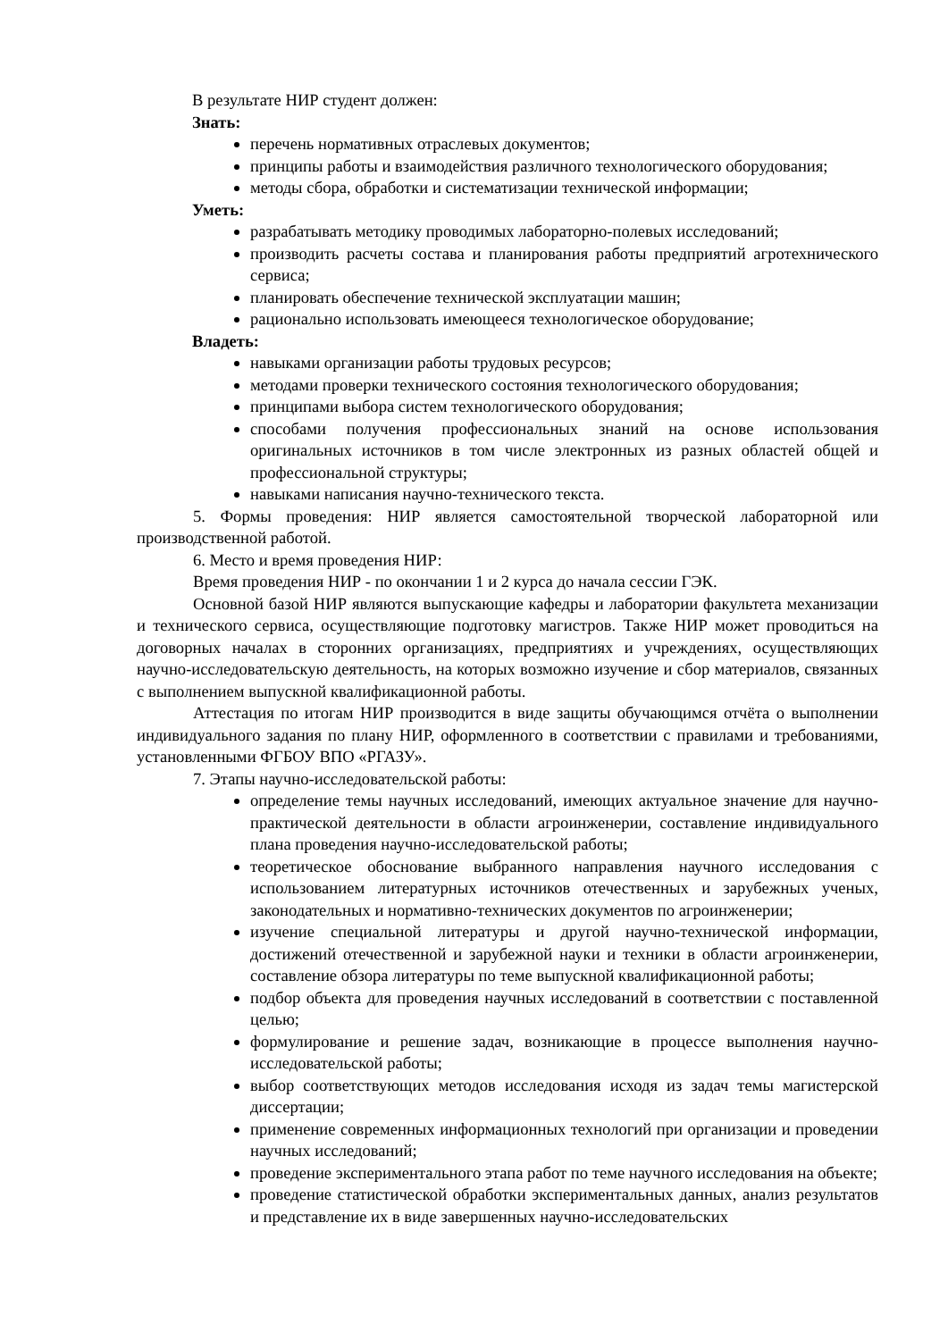В результате НИР студент должен:
Знать:
перечень нормативных отраслевых документов;
принципы работы и взаимодействия различного технологического оборудования;
методы сбора, обработки и систематизации технической информации;
Уметь:
разрабатывать методику проводимых лабораторно-полевых исследований;
производить расчеты состава и планирования работы предприятий агротехнического сервиса;
планировать обеспечение технической эксплуатации машин;
рационально использовать имеющееся технологическое оборудование;
Владеть:
навыками организации работы трудовых ресурсов;
методами проверки технического состояния технологического оборудования;
принципами выбора систем технологического оборудования;
способами получения профессиональных знаний на основе использования оригинальных источников в том числе электронных из разных областей общей и профессиональной структуры;
навыками написания научно-технического текста.
5. Формы проведения: НИР является самостоятельной творческой лабораторной или производственной работой.
6. Место и время проведения НИР:
Время проведения НИР - по окончании 1 и 2 курса до начала сессии ГЭК.
Основной базой НИР являются выпускающие кафедры и лаборатории факультета механизации и технического сервиса, осуществляющие подготовку магистров. Также НИР может проводиться на договорных началах в сторонних организациях, предприятиях и учреждениях, осуществляющих научно-исследовательскую деятельность, на которых возможно изучение и сбор материалов, связанных с выполнением выпускной квалификационной работы.
Аттестация по итогам НИР производится в виде защиты обучающимся отчёта о выполнении индивидуального задания по плану НИР, оформленного в соответствии с правилами и требованиями, установленными ФГБОУ ВПО «РГАЗУ».
7. Этапы научно-исследовательской работы:
определение темы научных исследований, имеющих актуальное значение для научно-практической деятельности в области агроинженерии, составление индивидуального плана проведения научно-исследовательской работы;
теоретическое обоснование выбранного направления научного исследования с использованием литературных источников отечественных и зарубежных ученых, законодательных и нормативно-технических документов по агроинженерии;
изучение специальной литературы и другой научно-технической информации, достижений отечественной и зарубежной науки и техники в области агроинженерии, составление обзора литературы по теме выпускной квалификационной работы;
подбор объекта для проведения научных исследований в соответствии с поставленной целью;
формулирование и решение задач, возникающие в процессе выполнения научно-исследовательской работы;
выбор соответствующих методов исследования исходя из задач темы магистерской диссертации;
применение современных информационных технологий при организации и проведении научных исследований;
проведение экспериментального этапа работ по теме научного исследования на объекте;
проведение статистической обработки экспериментальных данных, анализ результатов и представление их в виде завершенных научно-исследовательских